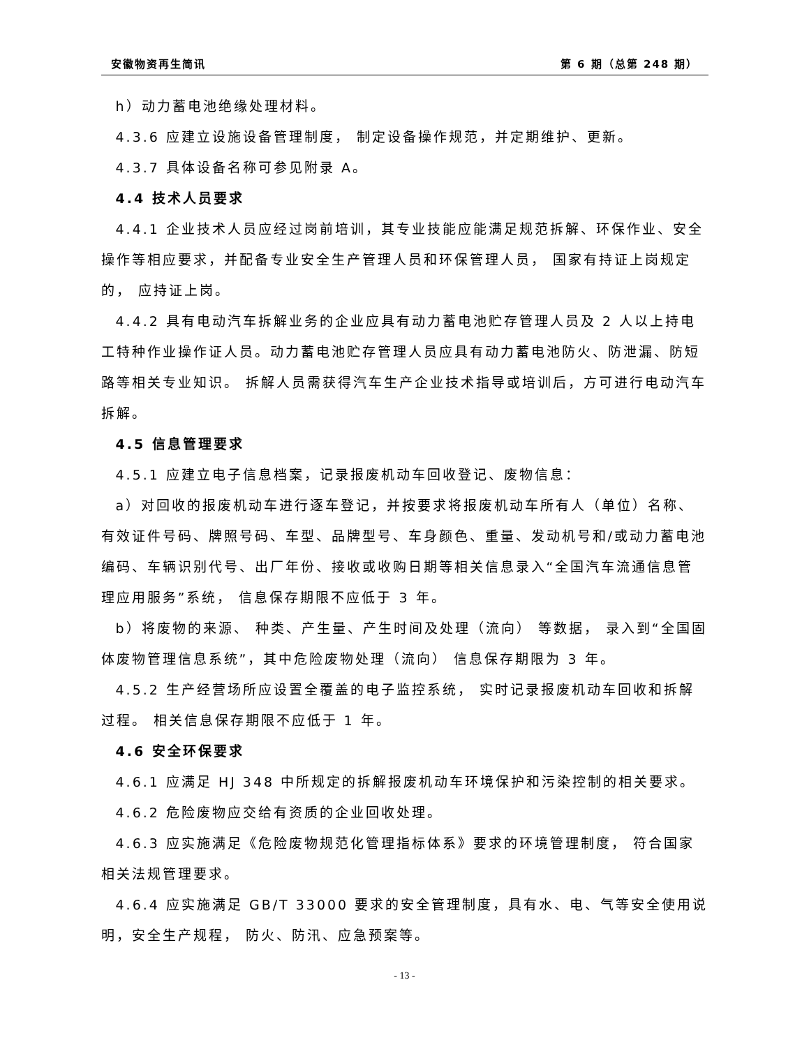安徽物资再生简讯 第 6 期（总第 248 期）
h）动力蓄电池绝缘处理材料。
4.3.6 应建立设施设备管理制度， 制定设备操作规范，并定期维护、更新。
4.3.7 具体设备名称可参见附录 A。
4.4 技术人员要求
4.4.1 企业技术人员应经过岗前培训，其专业技能应能满足规范拆解、环保作业、安全操作等相应要求，并配备专业安全生产管理人员和环保管理人员， 国家有持证上岗规定的， 应持证上岗。
4.4.2 具有电动汽车拆解业务的企业应具有动力蓄电池贮存管理人员及 2 人以上持电工特种作业操作证人员。动力蓄电池贮存管理人员应具有动力蓄电池防火、防泄漏、防短路等相关专业知识。 拆解人员需获得汽车生产企业技术指导或培训后，方可进行电动汽车拆解。
4.5 信息管理要求
4.5.1 应建立电子信息档案，记录报废机动车回收登记、废物信息：
a）对回收的报废机动车进行逐车登记，并按要求将报废机动车所有人（单位）名称、有效证件号码、牌照号码、车型、品牌型号、车身颜色、重量、发动机号和/或动力蓄电池编码、车辆识别代号、出厂年份、接收或收购日期等相关信息录入“全国汽车流通信息管理应用服务”系统， 信息保存期限不应低于 3 年。
b）将废物的来源、 种类、产生量、产生时间及处理（流向） 等数据， 录入到“全国固体废物管理信息系统”，其中危险废物处理（流向） 信息保存期限为 3 年。
4.5.2 生产经营场所应设置全覆盖的电子监控系统， 实时记录报废机动车回收和拆解过程。 相关信息保存期限不应低于 1 年。
4.6 安全环保要求
4.6.1 应满足 HJ 348 中所规定的拆解报废机动车环境保护和污染控制的相关要求。
4.6.2 危险废物应交给有资质的企业回收处理。
4.6.3 应实施满足《危险废物规范化管理指标体系》要求的环境管理制度， 符合国家相关法规管理要求。
4.6.4 应实施满足 GB/T 33000 要求的安全管理制度，具有水、电、气等安全使用说明，安全生产规程， 防火、防汛、应急预案等。
- 13 -